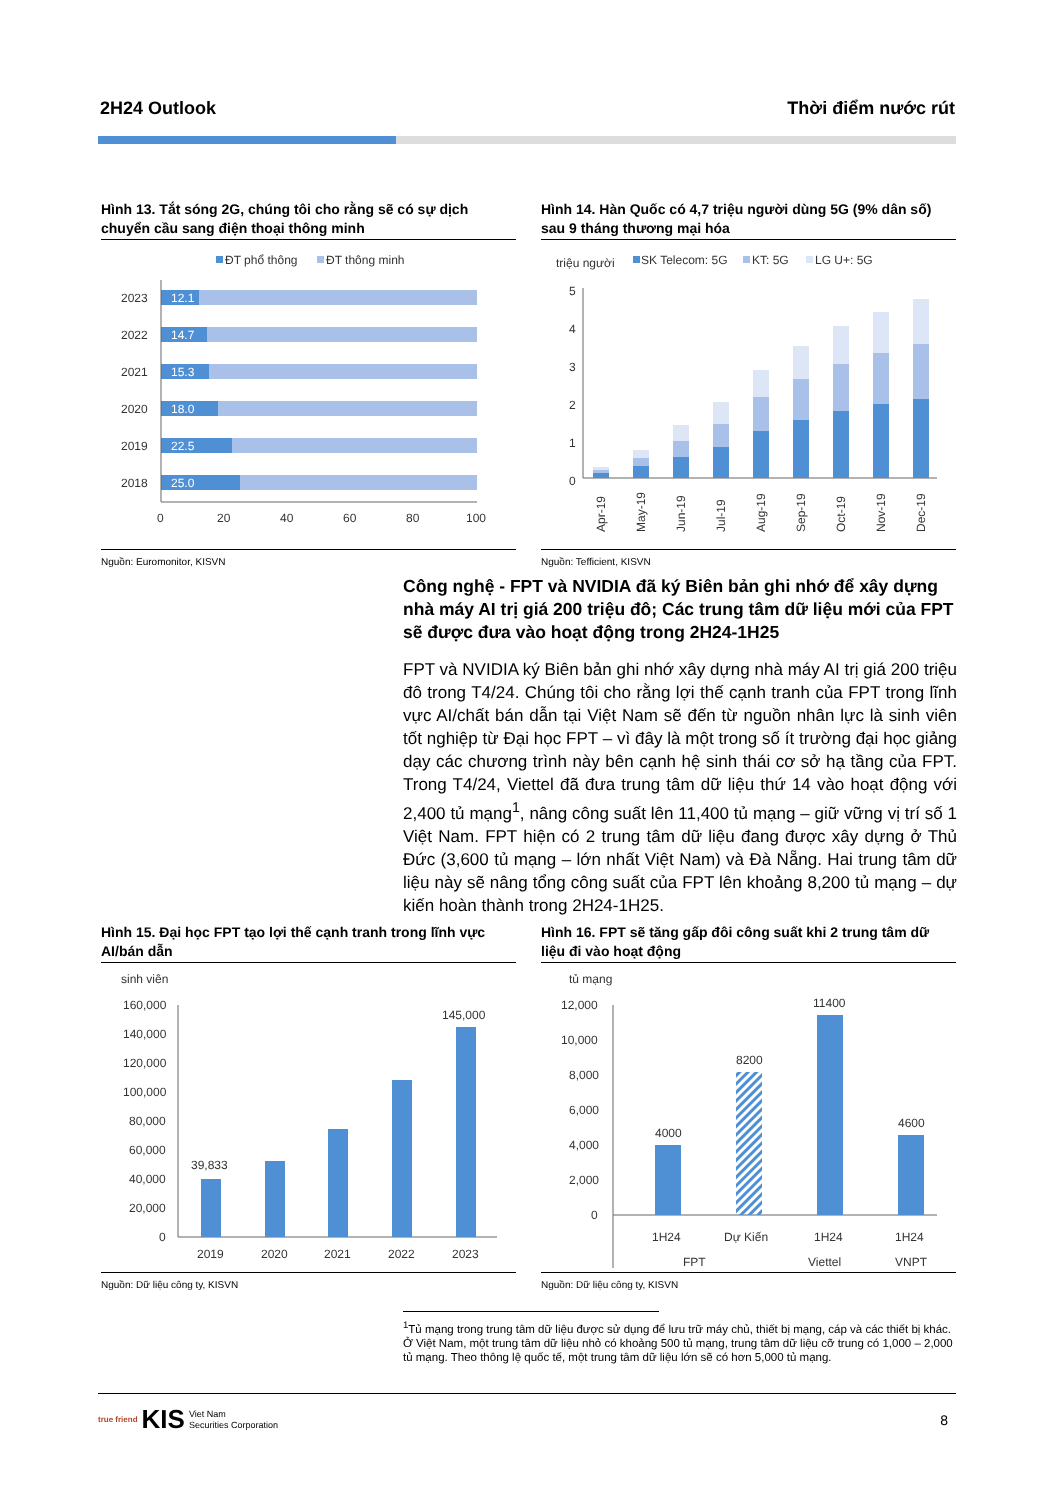2H24 Outlook Thời điểm nước rút
Hình 13. Tắt sóng 2G, chúng tôi cho rằng sẽ có sự dịch chuyển cầu sang điện thoại thông minh
ĐT phổ thông
ĐT thông minh
2023
12.1
2022
14.7
2021
15.3
2020
18.0
2019
22.5
2018
25.0
0
20
40
60
80
100
Nguồn: Euromonitor, KISVN
Hình 14. Hàn Quốc có 4,7 triệu người dùng 5G (9% dân số) sau 9 tháng thương mại hóa
triệu người
SK Telecom: 5G
KT: 5G
LG U+: 5G
5
4
3
2
1
0
Apr-19
May-19
Jun-19
Jul-19
Aug-19
Sep-19
Oct-19
Nov-19
Dec-19
Nguồn: Tefficient, KISVN
Công nghệ - FPT và NVIDIA đã ký Biên bản ghi nhớ để xây dựng nhà máy AI trị giá 200 triệu đô; Các trung tâm dữ liệu mới của FPT sẽ được đưa vào hoạt động trong 2H24-1H25
FPT và NVIDIA ký Biên bản ghi nhớ xây dựng nhà máy AI trị giá 200 triệu đô trong T4/24. Chúng tôi cho rằng lợi thế cạnh tranh của FPT trong lĩnh vực AI/chất bán dẫn tại Việt Nam sẽ đến từ nguồn nhân lực là sinh viên tốt nghiệp từ Đại học FPT – vì đây là một trong số ít trường đại học giảng dạy các chương trình này bên cạnh hệ sinh thái cơ sở hạ tầng của FPT. Trong T4/24, Viettel đã đưa trung tâm dữ liệu thứ 14 vào hoạt động với 2,400 tủ mạng<sup>1</sup>, nâng công suất lên 11,400 tủ mạng – giữ vững vị trí số 1 Việt Nam. FPT hiện có 2 trung tâm dữ liệu đang được xây dựng ở Thủ Đức (3,600 tủ mạng – lớn nhất Việt Nam) và Đà Nẵng. Hai trung tâm dữ liệu này sẽ nâng tổng công suất của FPT lên khoảng 8,200 tủ mạng – dự kiến hoàn thành trong 2H24-1H25.
Hình 15. Đại học FPT tạo lợi thế cạnh tranh trong lĩnh vực AI/bán dẫn
sinh viên
160,000
140,000
120,000
100,000
80,000
60,000
40,000
20,000
0
39,833
145,000
2019
2020
2021
2022
2023
Nguồn: Dữ liệu công ty, KISVN
Hình 16. FPT sẽ tăng gấp đôi công suất khi 2 trung tâm dữ liệu đi vào hoạt động
tủ mạng
12,000
10,000
8,000
6,000
4,000
2,000
0
4000
8200
11400
4600
1H24
Dự Kiến
1H24
1H24
FPT
Viettel
VNPT
Nguồn: Dữ liệu công ty, KISVN
<sup>1</sup> Tủ mạng trong trung tâm dữ liệu được sử dụng để lưu trữ máy chủ, thiết bị mạng, cáp và các thiết bị khác. Ở Việt Nam, một trung tâm dữ liệu nhỏ có khoảng 500 tủ mạng, trung tâm dữ liệu cỡ trung có 1,000 – 2,000 tủ mạng. Theo thông lệ quốc tế, một trung tâm dữ liệu lớn sẽ có hơn 5,000 tủ mạng.
true friend KIS Viet Nam
Securities Corporation
8